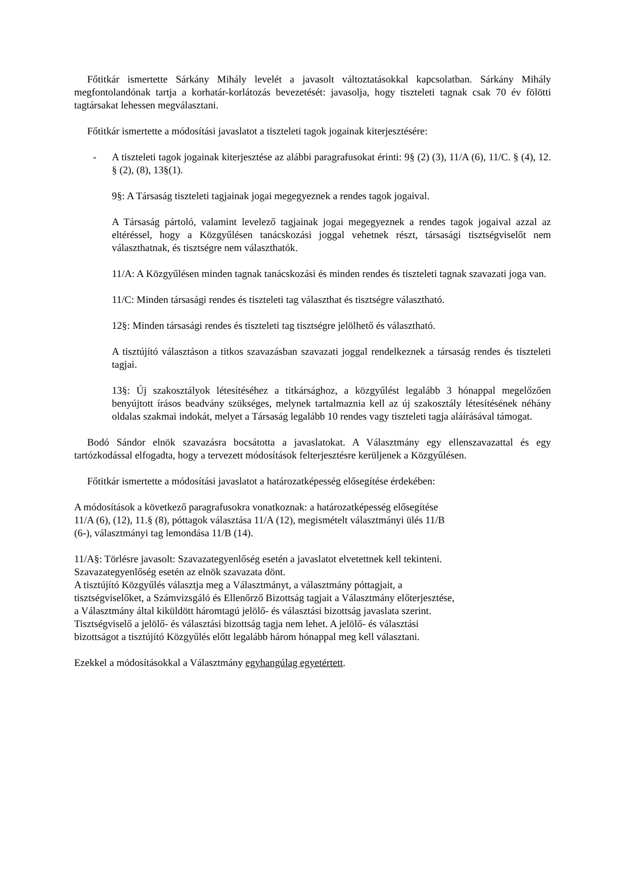Főtitkár ismertette Sárkány Mihály levelét a javasolt változtatásokkal kapcsolatban. Sárkány Mihály megfontolandónak tartja a korhatár-korlátozás bevezetését: javasolja, hogy tiszteleti tagnak csak 70 év fölötti tagtársakat lehessen megválasztani.
Főtitkár ismertette a módosítási javaslatot a tiszteleti tagok jogainak kiterjesztésére:
- A tiszteleti tagok jogainak kiterjesztése az alábbi paragrafusokat érinti: 9§ (2) (3), 11/A (6), 11/C. § (4), 12. § (2), (8), 13§(1).
9§: A Társaság tiszteleti tagjainak jogai megegyeznek a rendes tagok jogaival.
A Társaság pártoló, valamint levelező tagjainak jogai megegyeznek a rendes tagok jogaival azzal az eltéréssel, hogy a Közgyűlésen tanácskozási joggal vehetnek részt, társasági tisztségviselőt nem választhatnak, és tisztségre nem választhatók.
11/A: A Közgyűlésen minden tagnak tanácskozási és minden rendes és tiszteleti tagnak szavazati joga van.
11/C: Minden társasági rendes és tiszteleti tag választhat és tisztségre választható.
12§: Minden társasági rendes és tiszteleti tag tisztségre jelölhető és választható.
A tisztújító választáson a titkos szavazásban szavazati joggal rendelkeznek a társaság rendes és tiszteleti tagjai.
13§: Új szakosztályok létesítéséhez a titkársághoz, a közgyűlést legalább 3 hónappal megelőzően benyújtott írásos beadvány szükséges, melynek tartalmaznia kell az új szakosztály létesítésének néhány oldalas szakmai indokát, melyet a Társaság legalább 10 rendes vagy tiszteleti tagja aláírásával támogat.
Bodó Sándor elnök szavazásra bocsátotta a javaslatokat. A Választmány egy ellenszavazattal és egy tartózkodással elfogadta, hogy a tervezett módosítások felterjesztésre kerüljenek a Közgyűlésen.
Főtitkár ismertette a módosítási javaslatot a határozatképesség elősegítése érdekében:
A módosítások a következő paragrafusokra vonatkoznak: a határozatképesség elősegítése
11/A (6), (12), 11.§ (8), póttagok választása 11/A (12), megismételt választmányi ülés 11/B
(6-), választmányi tag lemondása 11/B (14).
11/A§: Törlésre javasolt: Szavazategyenlőség esetén a javaslatot elvetettnek kell tekinteni.
Szavazategyenlőség esetén az elnök szavazata dönt.
A tisztújító Közgyűlés választja meg a Választmányt, a választmány póttagjait, a
tisztségviselőket, a Számvizsgáló és Ellenőrző Bizottság tagjait a Választmány előterjesztése,
a Választmány által kiküldött háromtagú jelölő- és választási bizottság javaslata szerint.
Tisztségviselő a jelölő- és választási bizottság tagja nem lehet. A jelölő- és választási
bizottságot a tisztújító Közgyűlés előtt legalább három hónappal meg kell választani.
Ezekkel a módosításokkal a Választmány egyhangúlag egyetértett.